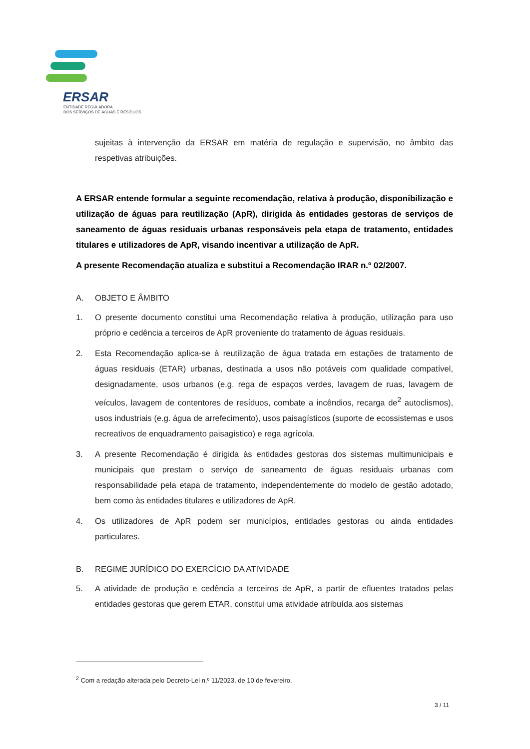ERSAR
ENTIDADE REGULADORA
DOS SERVIÇOS DE ÁGUAS E RESÍDUOS
sujeitas à intervenção da ERSAR em matéria de regulação e supervisão, no âmbito das respetivas atribuições.
A ERSAR entende formular a seguinte recomendação, relativa à produção, disponibilização e utilização de águas para reutilização (ApR), dirigida às entidades gestoras de serviços de saneamento de águas residuais urbanas responsáveis pela etapa de tratamento, entidades titulares e utilizadores de ApR, visando incentivar a utilização de ApR.
A presente Recomendação atualiza e substitui a Recomendação IRAR n.º 02/2007.
A. OBJETO E ÂMBITO
1. O presente documento constitui uma Recomendação relativa à produção, utilização para uso próprio e cedência a terceiros de ApR proveniente do tratamento de águas residuais.
2. Esta Recomendação aplica-se à reutilização de água tratada em estações de tratamento de águas residuais (ETAR) urbanas, destinada a usos não potáveis com qualidade compatível, designadamente, usos urbanos (e.g. rega de espaços verdes, lavagem de ruas, lavagem de veículos, lavagem de contentores de resíduos, combate a incêndios, recarga de<sup>2</sup> autoclismos), usos industriais (e.g. água de arrefecimento), usos paisagísticos (suporte de ecossistemas e usos recreativos de enquadramento paisagístico) e rega agrícola.
3. A presente Recomendação é dirigida às entidades gestoras dos sistemas multimunicipais e municipais que prestam o serviço de saneamento de águas residuais urbanas com responsabilidade pela etapa de tratamento, independentemente do modelo de gestão adotado, bem como às entidades titulares e utilizadores de ApR.
4. Os utilizadores de ApR podem ser municípios, entidades gestoras ou ainda entidades particulares.
B. REGIME JURÍDICO DO EXERCÍCIO DA ATIVIDADE
5. A atividade de produção e cedência a terceiros de ApR, a partir de efluentes tratados pelas entidades gestoras que gerem ETAR, constitui uma atividade atribuída aos sistemas
<sup>2</sup> Com a redação alterada pelo Decreto-Lei n.º 11/2023, de 10 de fevereiro.
3 / 11